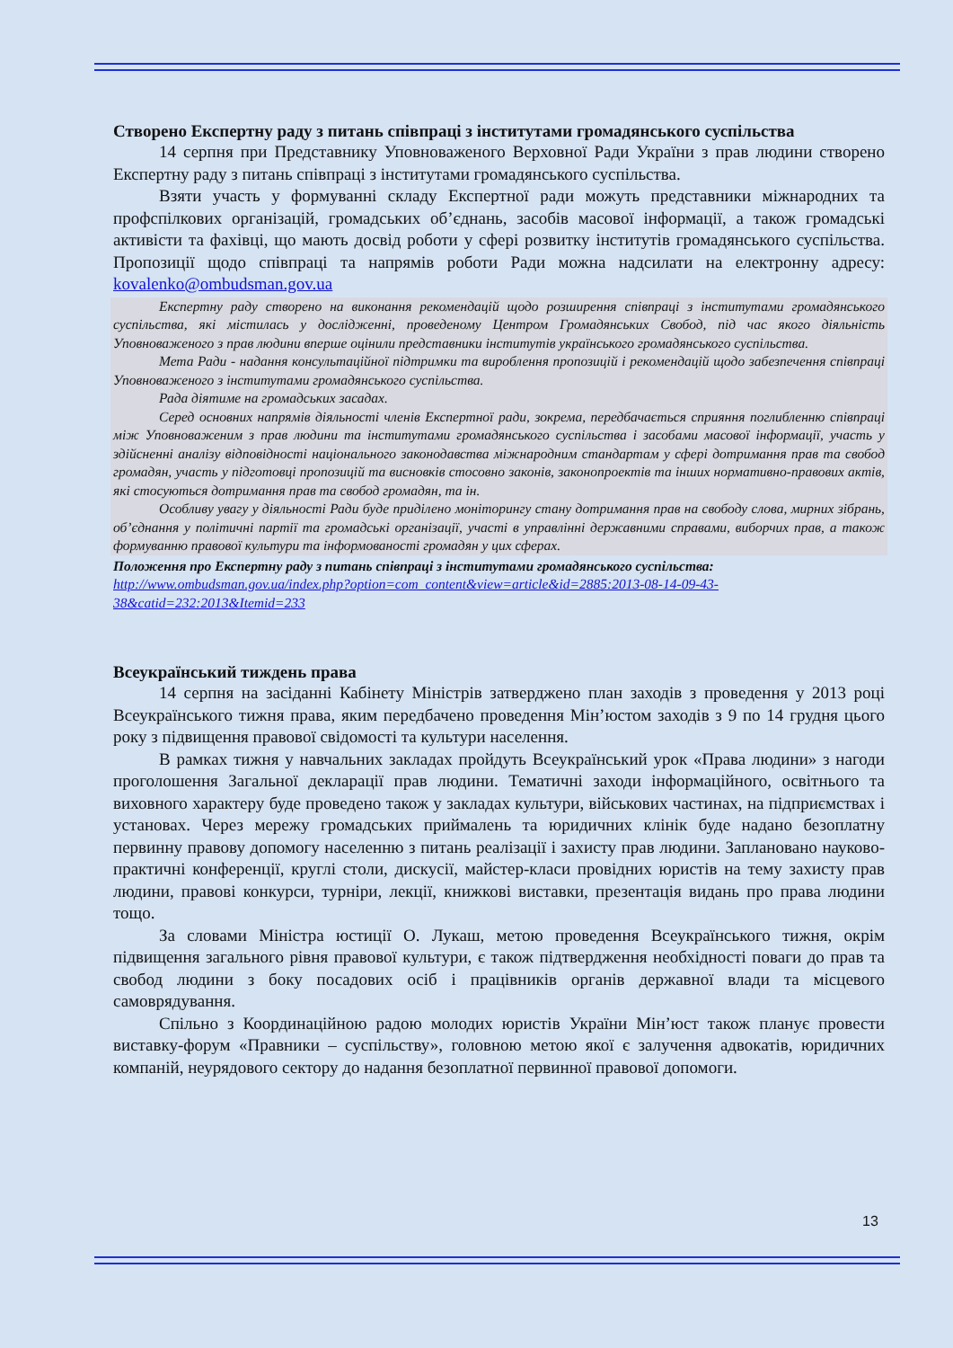Створено Експертну раду з питань співпраці з інститутами громадянського суспільства
14 серпня при Представнику Уповноваженого Верховної Ради України з прав людини створено Експертну раду з питань співпраці з інститутами громадянського суспільства.
Взяти участь у формуванні складу Експертної ради можуть представники міжнародних та профспілкових організацій, громадських об’єднань, засобів масової інформації, а також громадські активісти та фахівці, що мають досвід роботи у сфері розвитку інститутів громадянського суспільства. Пропозиції щодо співпраці та напрямів роботи Ради можна надсилати на електронну адресу: kovalenko@ombudsman.gov.ua
Експертну раду створено на виконання рекомендацій щодо розширення співпраці з інститутами громадянського суспільства, які містилась у дослідженні, проведеному Центром Громадянських Свобод, під час якого діяльність Уповноваженого з прав людини вперше оцінили представники інститутів українського громадянського суспільства.
Мета Ради - надання консультаційної підтримки та вироблення пропозицій і рекомендацій щодо забезпечення співпраці Уповноваженого з інститутами громадянського суспільства.
Рада діятиме на громадських засадах.
Серед основних напрямів діяльності членів Експертної ради, зокрема, передбачається сприяння поглибленню співпраці між Уповноваженим з прав людини та інститутами громадянського суспільства і засобами масової інформації, участь у здійсненні аналізу відповідності національного законодавства міжнародним стандартам у сфері дотримання прав та свобод громадян, участь у підготовці пропозицій та висновків стосовно законів, законопроектів та інших нормативно-правових актів, які стосуються дотримання прав та свобод громадян, та ін.
Особливу увагу у діяльності Ради буде приділено моніторингу стану дотримання прав на свободу слова, мирних зібрань, об’єднання у політичні партії та громадські організації, участі в управлінні державними справами, виборчих прав, а також формуванню правової культури та інформованості громадян у цих сферах.
Положення про Експертну раду з питань співпраці з інститутами громадянського суспільства:
http://www.ombudsman.gov.ua/index.php?option=com_content&view=article&id=2885:2013-08-14-09-43-38&catid=232:2013&Itemid=233
Всеукраїнський тиждень права
14 серпня на засіданні Кабінету Міністрів затверджено план заходів з проведення у 2013 році Всеукраїнського тижня права, яким передбачено проведення Мін’юстом заходів з 9 по 14 грудня цього року з підвищення правової свідомості та культури населення.
В рамках тижня у навчальних закладах пройдуть Всеукраїнський урок «Права людини» з нагоди проголошення Загальної декларації прав людини. Тематичні заходи інформаційного, освітнього та виховного характеру буде проведено також у закладах культури, військових частинах, на підприємствах і установах. Через мережу громадських приймалень та юридичних клінік буде надано безоплатну первинну правову допомогу населенню з питань реалізації і захисту прав людини. Заплановано науково-практичні конференції, круглі столи, дискусії, майстер-класи провідних юристів на тему захисту прав людини, правові конкурси, турніри, лекції, книжкові виставки, презентація видань про права людини тощо.
За словами Міністра юстиції О. Лукаш, метою проведення Всеукраїнського тижня, окрім підвищення загального рівня правової культури, є також підтвердження необхідності поваги до прав та свобод людини з боку посадових осіб і працівників органів державної влади та місцевого самоврядування.
Спільно з Координаційною радою молодих юристів України Мін’юст також планує провести виставку-форум «Правники – суспільству», головною метою якої є залучення адвокатів, юридичних компаній, неурядового сектору до надання безоплатної первинної правової допомоги.
13